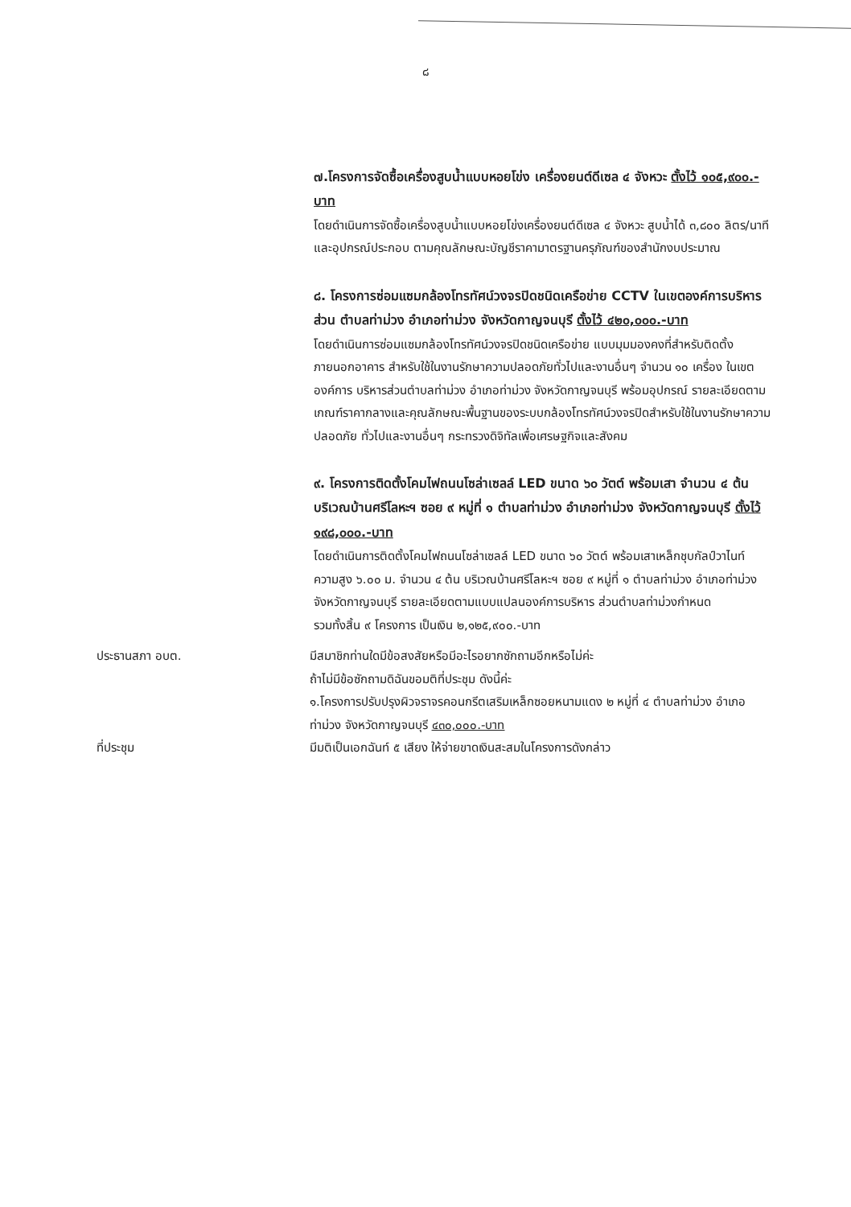๘
๗.โครงการจัดซื้อเครื่องสูบน้ำแบบหอยโข่ง เครื่องยนต์ดีเซล ๔ จังหวะ ตั้งไว้ ๑๐๕,๙๐๐.-บาท
โดยดำเนินการจัดซื้อเครื่องสูบน้ำแบบหอยโข่งเครื่องยนต์ดีเซล ๔ จังหวะ สูบน้ำได้ ๓,๘๐๐ ลิตร/นาที และอุปกรณ์ประกอบ ตามคุณลักษณะบัญชีราคามาตรฐานครุภัณฑ์ของสำนักงบประมาณ
๘. โครงการซ่อมแซมกล้องโทรทัศน์วงจรปิดชนิดเครือข่าย CCTV ในเขตองค์การบริหารส่วน ตำบลท่าม่วง อำเภอท่าม่วง จังหวัดกาญจนบุรี ตั้งไว้ ๔๒๐,๐๐๐.-บาท
โดยดำเนินการซ่อมแซมกล้องโทรทัศน์วงจรปิดชนิดเครือข่าย แบบมุมมองคงที่สำหรับติดตั้งภายนอกอาคาร สำหรับใช้ในงานรักษาความปลอดภัยทั่วไปและงานอื่นๆ จำนวน ๑๐ เครื่อง ในเขตองค์การ บริหารส่วนตำบลท่าม่วง อำเภอท่าม่วง จังหวัดกาญจนบุรี พร้อมอุปกรณ์ รายละเอียดตามเกณฑ์ราคากลางและคุณลักษณะพื้นฐานของระบบกล้องโทรทัศน์วงจรปิดสำหรับใช้ในงานรักษาความปลอดภัย ทั่วไปและงานอื่นๆ กระทรวงดิจิทัลเพื่อเศรษฐกิจและสังคม
๙. โครงการติดตั้งโคมไฟถนนโซล่าเซลล์ LED ขนาด ๖๐ วัตต์ พร้อมเสา จำนวน ๔ ต้น บริเวณบ้านศรีโลหะฯ ซอย ๙ หมู่ที่ ๑ ตำบลท่าม่วง อำเภอท่าม่วง จังหวัดกาญจนบุรี ตั้งไว้ ๑๙๘,๐๐๐.-บาท
โดยดำเนินการติดตั้งโคมไฟถนนโซล่าเซลล์ LED ขนาด ๖๐ วัตต์ พร้อมเสาเหล็กชุบกัลป์วาไนท์ ความสูง ๖.๐๐ ม. จำนวน ๔ ต้น บริเวณบ้านศรีโลหะฯ ซอย ๙ หมู่ที่ ๑ ตำบลท่าม่วง อำเภอท่าม่วง จังหวัดกาญจนบุรี รายละเอียดตามแบบแปลนองค์การบริหาร ส่วนตำบลท่าม่วงกำหนด
รวมทั้งสิ้น ๙ โครงการ เป็นเงิน ๒,๑๒๕,๙๐๐.-บาท
ประธานสภา อบต. มีสมาชิกท่านใดมีข้อสงสัยหรือมีอะไรอยากซักถามอีกหรือไม่ค่ะ
ถ้าไม่มีข้อซักถามดิฉันขอมติที่ประชุม ดังนี้ค่ะ
๑.โครงการปรับปรุงผิวจราจรคอนกรีตเสริมเหล็กซอยหนามแดง ๒ หมู่ที่ ๔ ตำบลท่าม่วง อำเภอท่าม่วง จังหวัดกาญจนบุรี ๔๓๐,๐๐๐.-บาท
ที่ประชุม มีมติเป็นเอกฉันท์ ๕ เสียง ให้จ่ายขาดเงินสะสมในโครงการดังกล่าว